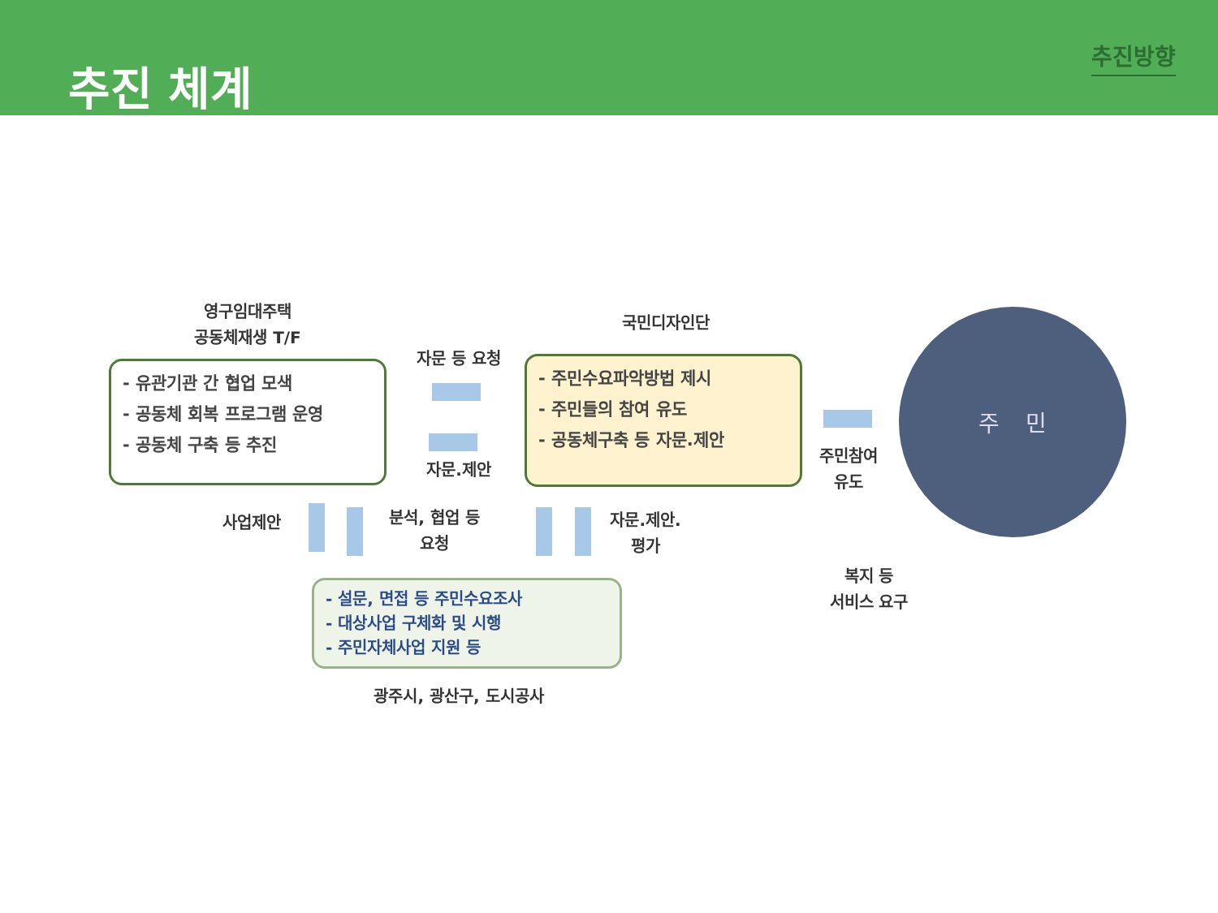추진 체계
추진방향
영구임대주택
공동체재생 T/F
- 유관기관 간 협업 모색
- 공동체 회복 프로그램 운영
- 공동체 구축 등 추진
자문 등 요청
자문.제안
국민디자인단
- 주민수요파악방법 제시
- 주민들의 참여 유도
- 공동체구축 등 자문.제안
주민참여
유도
주 민
사업제안
분석, 협업 등
요청
자문.제안.
평가
- 설문, 면접 등 주민수요조사
- 대상사업 구체화 및 시행
- 주민자체사업 지원 등
광주시, 광산구, 도시공사
복지 등
서비스 요구